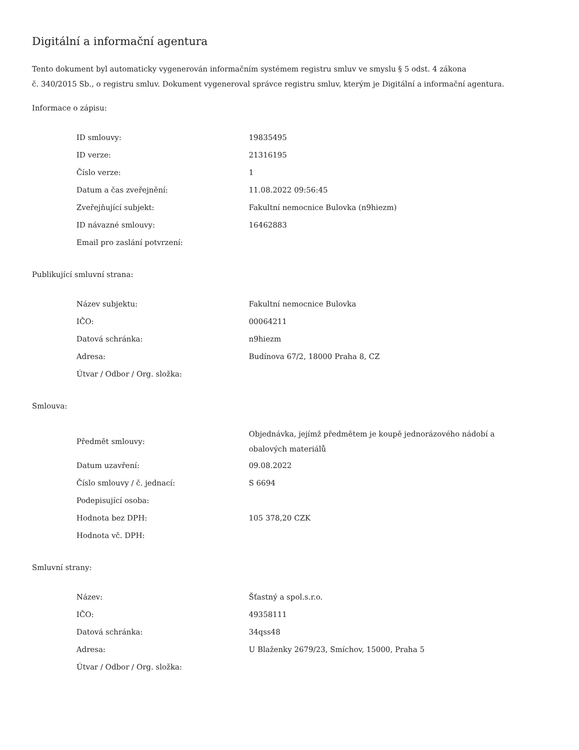Digitální a informační agentura
Tento dokument byl automaticky vygenerován informačním systémem registru smluv ve smyslu § 5 odst. 4 zákona
č. 340/2015 Sb., o registru smluv. Dokument vygeneroval správce registru smluv, kterým je Digitální a informační agentura.
Informace o zápisu:
| ID smlouvy: | 19835495 |
| ID verze: | 21316195 |
| Číslo verze: | 1 |
| Datum a čas zveřejnění: | 11.08.2022 09:56:45 |
| Zveřejňující subjekt: | Fakultní nemocnice Bulovka (n9hiezm) |
| ID návazné smlouvy: | 16462883 |
| Email pro zaslání potvrzení: | |
Publikující smluvní strana:
| Název subjektu: | Fakultní nemocnice Bulovka |
| IČO: | 00064211 |
| Datová schránka: | n9hiezm |
| Adresa: | Budínova 67/2, 18000 Praha 8, CZ |
| Útvar / Odbor / Org. složka: | |
Smlouva:
| Předmět smlouvy: | Objednávka, jejímž předmětem je koupě jednorázového nádobí a obalových materiálů |
| Datum uzavření: | 09.08.2022 |
| Číslo smlouvy / č. jednací: | S 6694 |
| Podepisující osoba: | |
| Hodnota bez DPH: | 105 378,20 CZK |
| Hodnota vč. DPH: | |
Smluvní strany:
| Název: | Šťastný a spol.s.r.o. |
| IČO: | 49358111 |
| Datová schránka: | 34qss48 |
| Adresa: | U Blaženky 2679/23, Smíchov, 15000, Praha 5 |
| Útvar / Odbor / Org. složka: | |